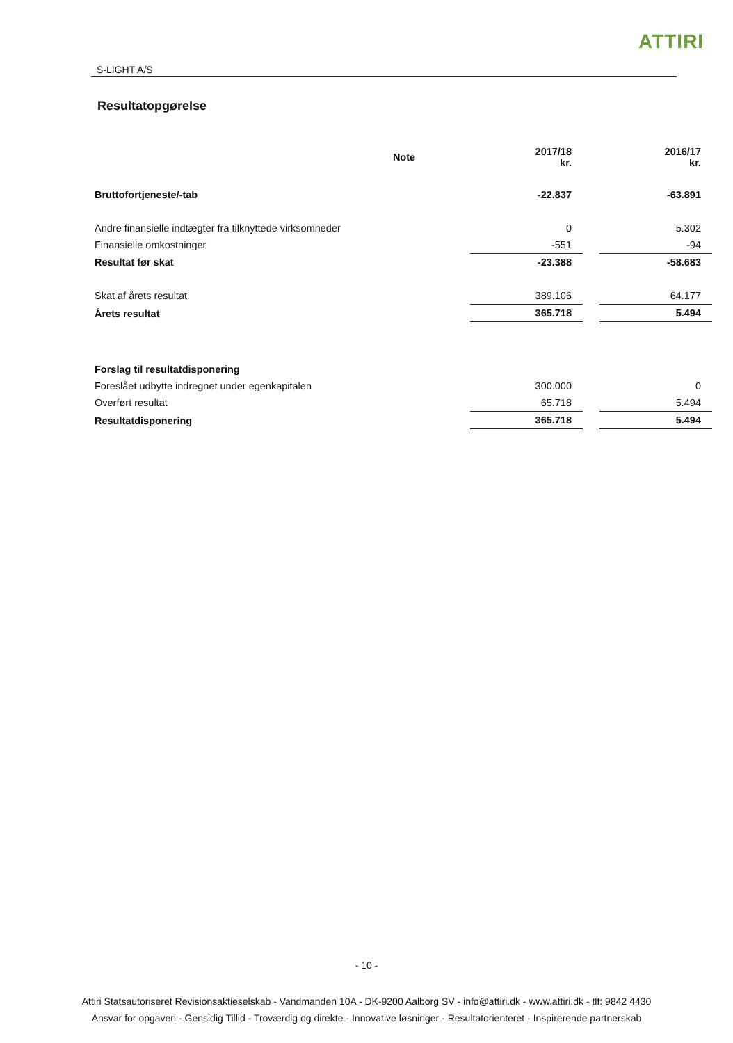ATTIRI
S-LIGHT A/S
Resultatopgørelse
| | Note | | 2017/18 kr. | | 2016/17 kr. |
| Bruttofortjeneste/-tab | | | -22.837 | | -63.891 |
| Andre finansielle indtægter fra tilknyttede virksomheder | | | 0 | | 5.302 |
| Finansielle omkostninger | | | -551 | | -94 |
| Resultat før skat | | | -23.388 | | -58.683 |
| Skat af årets resultat | | | 389.106 | | 64.177 |
| Årets resultat | | | 365.718 | | 5.494 |
| Forslag til resultatdisponering | | | | | |
| Foreslået udbytte indregnet under egenkapitalen | | | 300.000 | | 0 |
| Overført resultat | | | 65.718 | | 5.494 |
| Resultatdisponering | | | 365.718 | | 5.494 |
- 10 -
Attiri Statsautoriseret Revisionsaktieselskab - Vandmanden 10A - DK-9200 Aalborg SV - info@attiri.dk - www.attiri.dk - tlf: 9842 4430
Ansvar for opgaven - Gensidig Tillid - Troværdig og direkte - Innovative løsninger - Resultatorienteret - Inspirerende partnerskab